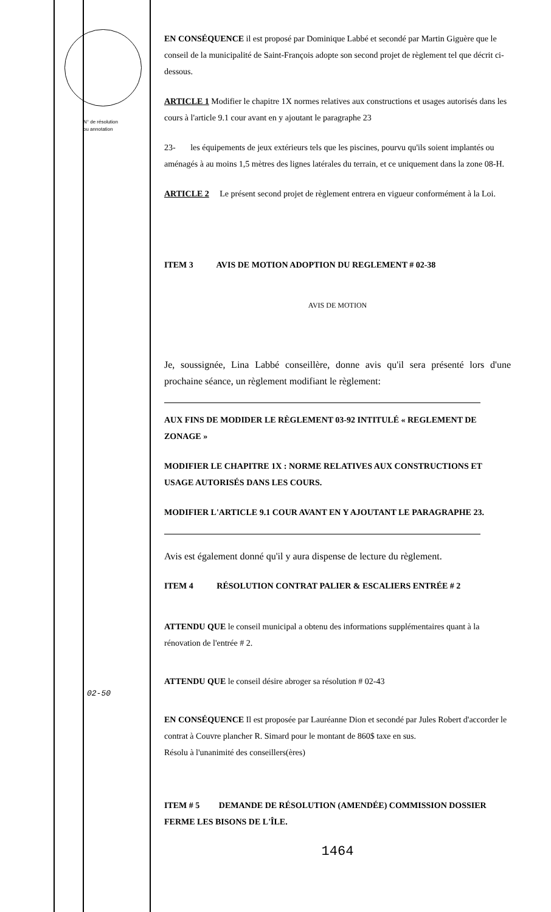N° de résolution
ou annotation
02-50
EN CONSÉQUENCE il est proposé par Dominique Labbé et secondé par Martin Giguère que le conseil de la municipalité de Saint-François adopte son second projet de règlement tel que décrit ci-dessous.
ARTICLE 1 Modifier le chapitre 1X normes relatives aux constructions et usages autorisés dans les cours à l'article 9.1 cour avant en y ajoutant le paragraphe 23
23- les équipements de jeux extérieurs tels que les piscines, pourvu qu'ils soient implantés ou aménagés à au moins 1,5 mètres des lignes latérales du terrain, et ce uniquement dans la zone 08-H.
ARTICLE 2 Le présent second projet de règlement entrera en vigueur conformément à la Loi.
ITEM 3 AVIS DE MOTION ADOPTION DU REGLEMENT # 02-38
AVIS DE MOTION
Je, soussignée, Lina Labbé conseillère, donne avis qu'il sera présenté lors d'une prochaine séance, un règlement modifiant le règlement:
AUX FINS DE MODIDER LE RÈGLEMENT 03-92 INTITULÉ « REGLEMENT DE ZONAGE »
MODIFIER LE CHAPITRE 1X : NORME RELATIVES AUX CONSTRUCTIONS ET USAGE AUTORISÉS DANS LES COURS.
MODIFIER L'ARTICLE 9.1 COUR AVANT EN Y AJOUTANT LE PARAGRAPHE 23.
Avis est également donné qu'il y aura dispense de lecture du règlement.
ITEM 4 RÉSOLUTION CONTRAT PALIER & ESCALIERS ENTRÉE # 2
ATTENDU QUE le conseil municipal a obtenu des informations supplémentaires quant à la rénovation de l'entrée # 2.
ATTENDU QUE le conseil désire abroger sa résolution # 02-43
EN CONSÉQUENCE Il est proposée par Lauréanne Dion et secondé par Jules Robert d'accorder le contrat à Couvre plancher R. Simard pour le montant de 860$ taxe en sus.
Résolu à l'unanimité des conseillers(ères)
ITEM # 5 DEMANDE DE RÉSOLUTION (AMENDÉE) COMMISSION DOSSIER FERME LES BISONS DE L'ÎLE.
1464